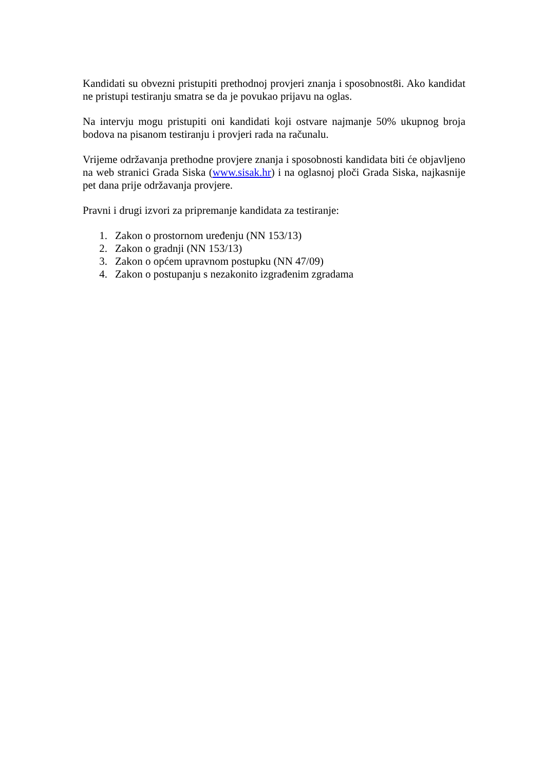Kandidati su obvezni pristupiti prethodnoj provjeri znanja i sposobnost8i. Ako kandidat ne pristupi testiranju smatra se da je povukao prijavu na oglas.
Na intervju mogu pristupiti oni kandidati koji ostvare najmanje 50% ukupnog broja bodova na pisanom testiranju i provjeri rada na računalu.
Vrijeme održavanja prethodne provjere znanja i sposobnosti kandidata biti će objavljeno na web stranici Grada Siska (www.sisak.hr) i na oglasnoj ploči Grada Siska, najkasnije pet dana prije održavanja provjere.
Pravni i drugi izvori za pripremanje kandidata za testiranje:
1. Zakon o prostornom uređenju (NN 153/13)
2. Zakon o gradnji (NN 153/13)
3. Zakon o općem upravnom postupku (NN 47/09)
4. Zakon o postupanju s nezakonito izgrađenim zgradama